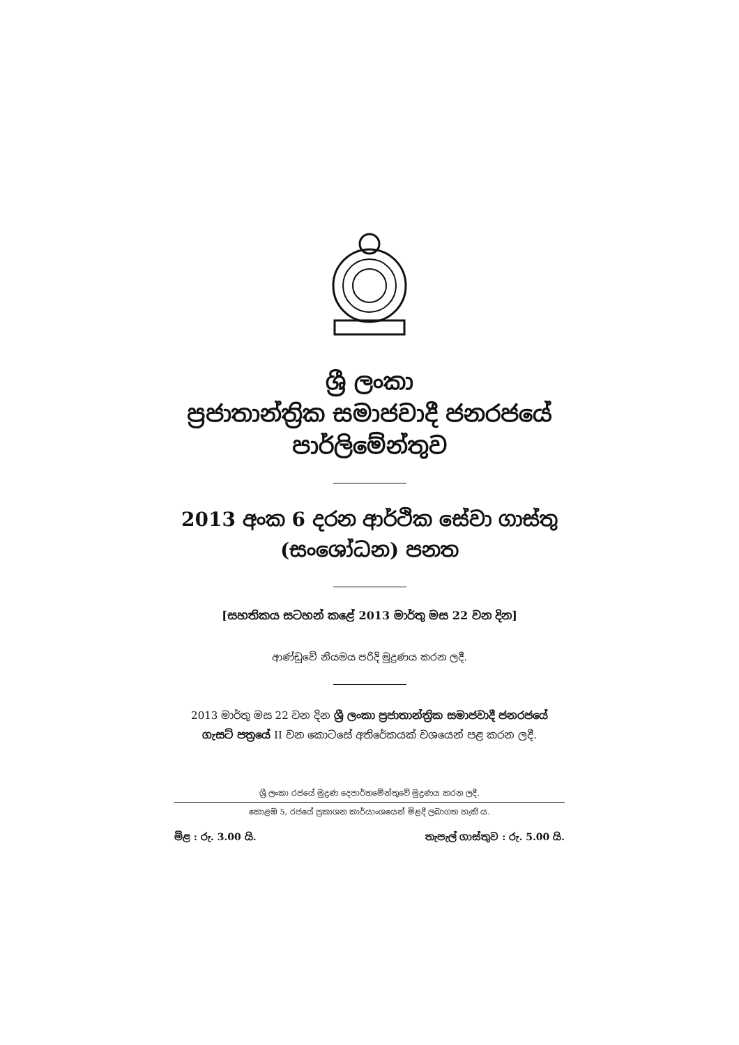ශ්‍රී ලංකා
ප්‍රජාතාන්ත්‍රික සමාජවාදී ජනරජයේ
පාර්ලිමේන්තුව
2013 අංක 6 දරන ආර්ථික සේවා ගාස්තු
(සංශෝධන) පනත
[සහතිකය සටහන් කළේ 2013 මාර්තු මස 22 වන දින]
ආණ්ඩුවේ නියමය පරිදි මුද්‍රණය කරන ලදී.
2013 මාර්තු මස 22 වන දින ශ්‍රී ලංකා ප්‍රජාතාන්ත්‍රික සමාජවාදී ජනරජයේ
ගැසට් පත්‍රයේ II වන කොටසේ අතිරේකයක් වශයෙන් පළ කරන ලදී.
ශ්‍රී ලංකා රජයේ මුද්‍රණ දෙපාර්තමේන්තුවේ මුද්‍රණය කරන ලදී.
කොළඹ 5, රජයේ ප්‍රකාශන කාර්යාංශයෙන් මිළදී ලබාගත හැකි ය.
මිළ : රු. 3.00 යි. තැපැල් ගාස්තුව : රු. 5.00 යි.